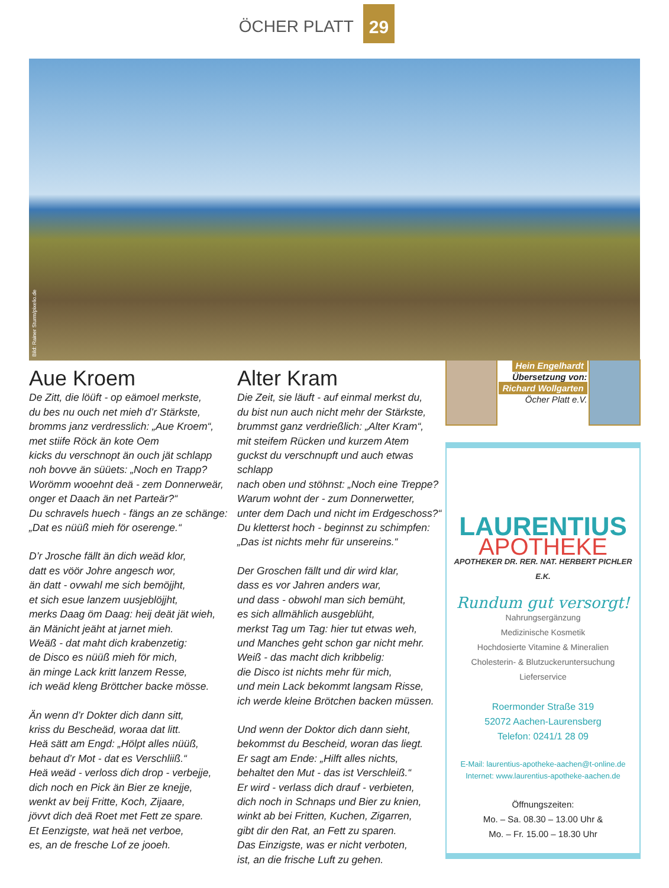ÖCHER PLATT 29
Bild: Rainer Sturm/pixelio.de
Aue Kroem
De Zitt, die löüft - op eämoel merkste,
du bes nu ouch net mieh d’r Stärkste,
bromms janz verdresslich: „Aue Kroem“,
met stiife Röck än kote Oem
kicks du verschnopt än ouch jät schlapp
noh bovve än süüets: „Noch en Trapp?
Worömm wooehnt deä - zem Donnerweär,
onger et Daach än net Parteär?“
Du schravels huech - fängs an ze schänge:
„Dat es nüüß mieh för oserenge.“
D’r Jrosche fällt än dich weäd klor,
datt es vöör Johre angesch wor,
än datt - ovwahl me sich bemöjjht,
et sich esue lanzem uusjeblöjjht,
merks Daag öm Daag: heij deät jät wieh,
än Mänicht jeäht at jarnet mieh.
Weäß - dat maht dich krabenzetig:
de Disco es nüüß mieh för mich,
än minge Lack kritt lanzem Resse,
ich weäd kleng Bröttcher backe mösse.
Än wenn d’r Dokter dich dann sitt,
kriss du Bescheäd, woraa dat litt.
Heä sätt am Engd: „Hölpt alles nüüß,
behaut d’r Mot - dat es Verschliiß.“
Heä weäd - verloss dich drop - verbejje,
dich noch en Pick än Bier ze knejje,
wenkt av beij Fritte, Koch, Zijaare,
jövvt dich deä Roet met Fett ze spare.
Et Eenzigste, wat heä net verboe,
es, an de fresche Lof ze jooeh.
Alter Kram
Die Zeit, sie läuft - auf einmal merkst du,
du bist nun auch nicht mehr der Stärkste,
brummst ganz verdrießlich: „Alter Kram“,
mit steifem Rücken und kurzem Atem
guckst du verschnupft und auch etwas schlapp
nach oben und stöhnst: „Noch eine Treppe?
Warum wohnt der - zum Donnerwetter,
unter dem Dach und nicht im Erdgeschoss?“
Du kletterst hoch - beginnst zu schimpfen:
„Das ist nichts mehr für unsereins.“
Der Groschen fällt und dir wird klar,
dass es vor Jahren anders war,
und dass - obwohl man sich bemüht,
es sich allmählich ausgeblüht,
merkst Tag um Tag: hier tut etwas weh,
und Manches geht schon gar nicht mehr.
Weiß - das macht dich kribbelig:
die Disco ist nichts mehr für mich,
und mein Lack bekommt langsam Risse,
ich werde kleine Brötchen backen müssen.
Und wenn der Doktor dich dann sieht,
bekommst du Bescheid, woran das liegt.
Er sagt am Ende: „Hilft alles nichts,
behaltet den Mut - das ist Verschleiß.“
Er wird - verlass dich drauf - verbieten,
dich noch in Schnaps und Bier zu knien,
winkt ab bei Fritten, Kuchen, Zigarren,
gibt dir den Rat, an Fett zu sparen.
Das Einzigste, was er nicht verboten,
ist, an die frische Luft zu gehen.
Hein Engelhardt
Übersetzung von:
Richard Wollgarten
Öcher Platt e.V.
LAURENTIUS
APOTHEKE
APOTHEKER DR. RER. NAT. HERBERT PICHLER E.K.
Rundum gut versorgt!
Nahrungsergänzung
Medizinische Kosmetik
Hochdosierte Vitamine & Mineralien
Cholesterin- & Blutzuckeruntersuchung
Lieferservice
Roermonder Straße 319
52072 Aachen-Laurensberg
Telefon: 0241/1 28 09
E-Mail: laurentius-apotheke-aachen@t-online.de
Internet: www.laurentius-apotheke-aachen.de
Öffnungszeiten:
Mo. – Sa. 08.30 – 13.00 Uhr &
Mo. – Fr. 15.00 – 18.30 Uhr